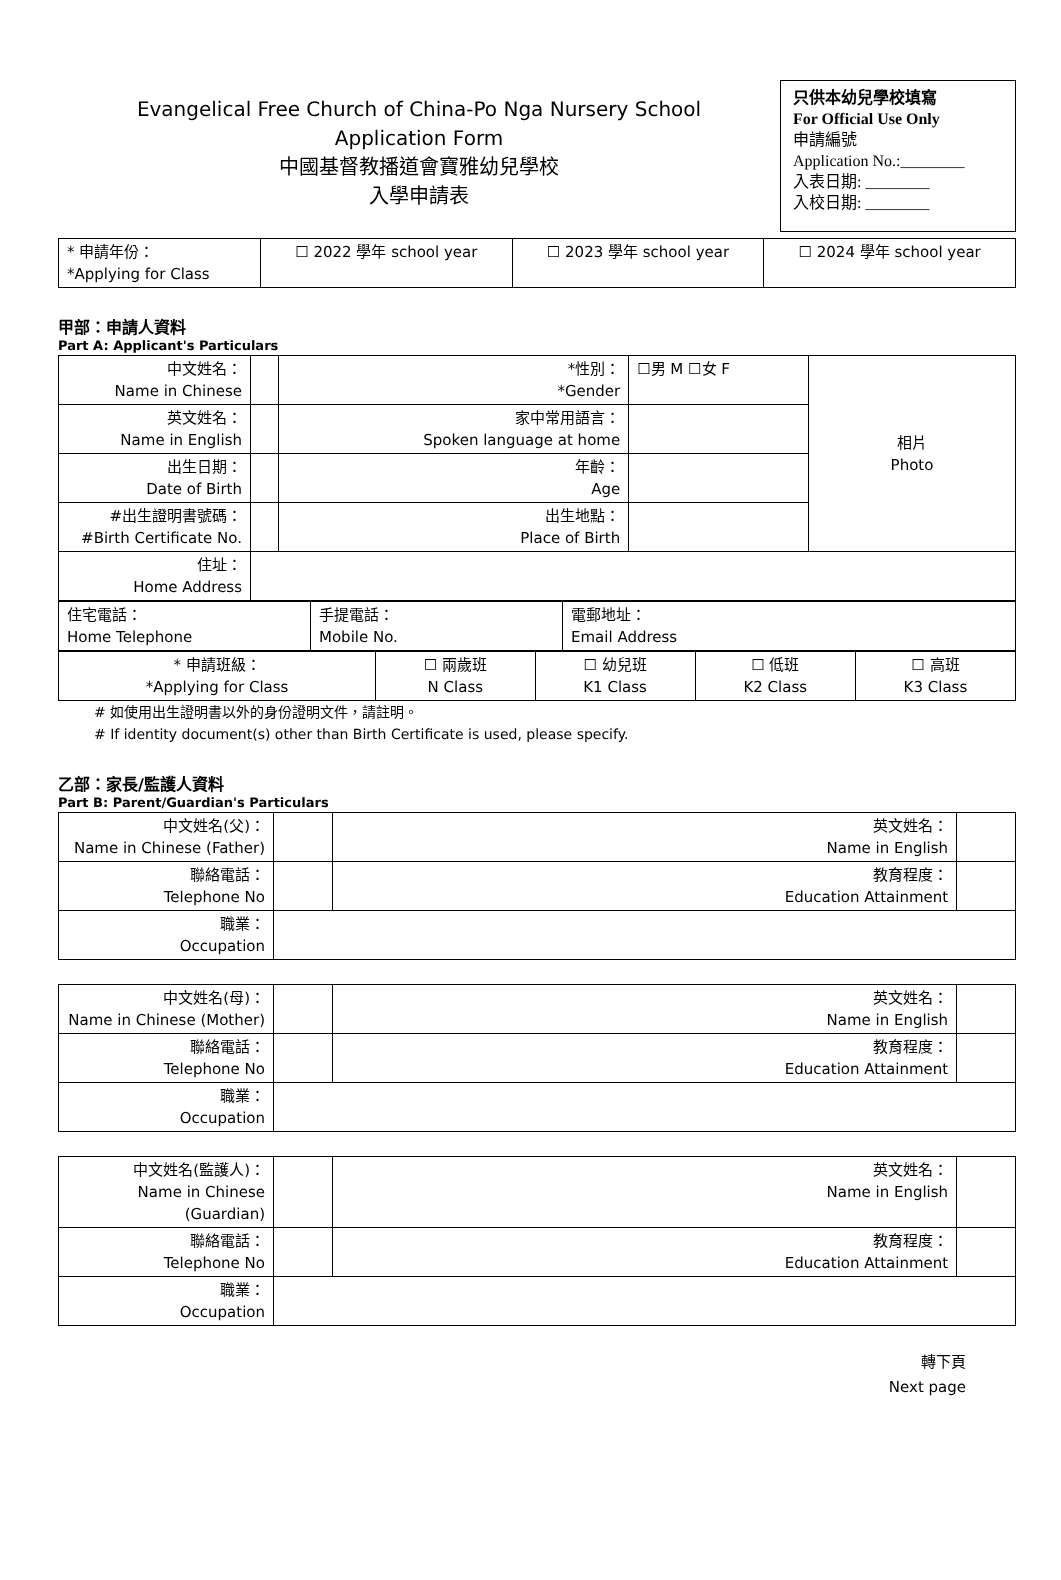Evangelical Free Church of China-Po Nga Nursery School
Application Form
中國基督教播道會寶雅幼兒學校
入學申請表
只供本幼兒學校填寫
For Official Use Only
申請編號
Application No.:________
入表日期: ________
入校日期: ________
| * 申請年份： *Applying for Class | ☐ 2022 學年 school year | ☐ 2023 學年 school year | ☐ 2024 學年 school year |
甲部：申請人資料
Part A: Applicant's Particulars
| 中文姓名： Name in Chinese | | *性別： *Gender | ☐男 M ☐女 F | 相片 Photo |
| 英文姓名： Name in English | | 家中常用語言： Spoken language at home | | |
| 出生日期： Date of Birth | | 年齡： Age | | |
| #出生證明書號碼： #Birth Certificate No. | | 出生地點： Place of Birth | | |
| 住址： Home Address | | | | |
| 住宅電話： Home Telephone | 手提電話： Mobile No. | 電郵地址： Email Address |
| * 申請班級： *Applying for Class | ☐ 兩歲班 N Class | ☐ 幼兒班 K1 Class | ☐ 低班 K2 Class | ☐ 高班 K3 Class |
# 如使用出生證明書以外的身份證明文件，請註明。
# If identity document(s) other than Birth Certificate is used, please specify.
乙部：家長/監護人資料
Part B: Parent/Guardian's Particulars
| 中文姓名(父)： Name in Chinese (Father) | | 英文姓名： Name in English | |
| 聯絡電話： Telephone No | | 教育程度： Education Attainment | |
| 職業： Occupation | | | |
| 中文姓名(母)： Name in Chinese (Mother) | | 英文姓名： Name in English | |
| 聯絡電話： Telephone No | | 教育程度： Education Attainment | |
| 職業： Occupation | | | |
| 中文姓名(監護人)： Name in Chinese (Guardian) | | 英文姓名： Name in English | |
| 聯絡電話： Telephone No | | 教育程度： Education Attainment | |
| 職業： Occupation | | | |
轉下頁
Next page